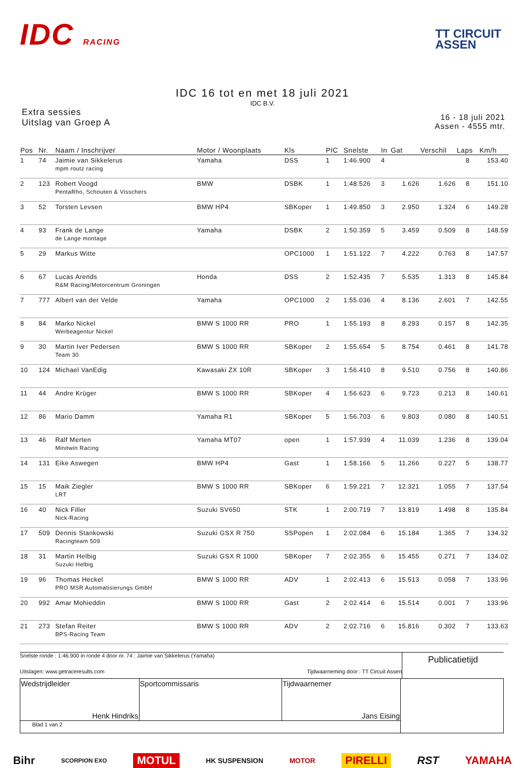IDC RACING
TT CIRCUIT
ASSEN
IDC 16 tot en met 18 juli 2021
IDC B.V.
Extra sessies
Uitslag van Groep A
16 - 18 juli 2021
Assen - 4555 mtr.
| Pos | Nr. | Naam / Inschrijver | Motor / Woonplaats | Kls | PIC | Snelste | In | Gat | Verschil | Laps | Km/h |
| --- | --- | --- | --- | --- | --- | --- | --- | --- | --- | --- | --- |
| 1 | 74 | Jaimie van Sikkelerus mpm routz racing | Yamaha | DSS | 1 | 1:46.900 | 4 | | | 8 | 153.40 |
| 2 | 123 | Robert Voogd PentaRho, Schouten & Visschers | BMW | DSBK | 1 | 1:48.526 | 3 | 1.626 | 1.626 | 8 | 151.10 |
| 3 | 52 | Torsten Levsen | BMW HP4 | SBKoper | 1 | 1:49.850 | 3 | 2.950 | 1.324 | 6 | 149.28 |
| 4 | 93 | Frank de Lange de Lange montage | Yamaha | DSBK | 2 | 1:50.359 | 5 | 3.459 | 0.509 | 8 | 148.59 |
| 5 | 29 | Markus Witte | | OPC1000 | 1 | 1:51.122 | 7 | 4.222 | 0.763 | 8 | 147.57 |
| 6 | 67 | Lucas Arends R&M Racing/Motorcentrum Groningen | Honda | DSS | 2 | 1:52.435 | 7 | 5.535 | 1.313 | 8 | 145.84 |
| 7 | 777 | Albert van der Velde | Yamaha | OPC1000 | 2 | 1:55.036 | 4 | 8.136 | 2.601 | 7 | 142.55 |
| 8 | 84 | Marko Nickel Werbeagentur Nickel | BMW S 1000 RR | PRO | 1 | 1:55.193 | 8 | 8.293 | 0.157 | 8 | 142.35 |
| 9 | 30 | Martin Iver Pedersen Team 30 | BMW S 1000 RR | SBKoper | 2 | 1:55.654 | 5 | 8.754 | 0.461 | 8 | 141.78 |
| 10 | 124 | Michael VanEdig | Kawasaki ZX 10R | SBKoper | 3 | 1:56.410 | 8 | 9.510 | 0.756 | 8 | 140.86 |
| 11 | 44 | Andre Krüger | BMW S 1000 RR | SBKoper | 4 | 1:56.623 | 6 | 9.723 | 0.213 | 8 | 140.61 |
| 12 | 86 | Mario Damm | Yamaha R1 | SBKoper | 5 | 1:56.703 | 6 | 9.803 | 0.080 | 8 | 140.51 |
| 13 | 46 | Ralf Merten Minitwin Racing | Yamaha MT07 | open | 1 | 1:57.939 | 4 | 11.039 | 1.236 | 8 | 139.04 |
| 14 | 131 | Eike Aswegen | BMW HP4 | Gast | 1 | 1:58.166 | 5 | 11.266 | 0.227 | 5 | 138.77 |
| 15 | 15 | Maik Ziegler LRT | BMW S 1000 RR | SBKoper | 6 | 1:59.221 | 7 | 12.321 | 1.055 | 7 | 137.54 |
| 16 | 40 | Nick Filler Nick-Racing | Suzuki SV650 | STK | 1 | 2:00.719 | 7 | 13.819 | 1.498 | 8 | 135.84 |
| 17 | 509 | Dennis Stankowski Racingteam 509 | Suzuki GSX R 750 | SSPopen | 1 | 2:02.084 | 6 | 15.184 | 1.365 | 7 | 134.32 |
| 18 | 31 | Martin Helbig Suzuki Helbig | Suzuki GSX R 1000 | SBKoper | 7 | 2:02.355 | 6 | 15.455 | 0.271 | 7 | 134.02 |
| 19 | 96 | Thomas Heckel PRO MSR Automatisierungs GmbH | BMW S 1000 RR | ADV | 1 | 2:02.413 | 6 | 15.513 | 0.058 | 7 | 133.96 |
| 20 | 992 | Amar Mohieddin | BMW S 1000 RR | Gast | 2 | 2:02.414 | 6 | 15.514 | 0.001 | 7 | 133.96 |
| 21 | 273 | Stefan Reiter BPS-Racing Team | BMW S 1000 RR | ADV | 2 | 2:02.716 | 6 | 15.816 | 0.302 | 7 | 133.63 |
Snelste ronde : 1:46.900 in ronde 4 door nr. 74 : Jaimie van Sikkelerus (Yamaha)
Uitslagen: www.getraceresults.com Tijdwaarneming door : TT Circuit Assen
Publicatietijd
| Wedstrijdleider Henk Hindriks | Sportcommissaris | Tijdwaarnemer Jans Eising | |
| Blad 1 van 2 | | | |
Bihr SCORPION EXO MOTUL HK SUSPENSION MOTOR PIRELLI RST YAMAHA